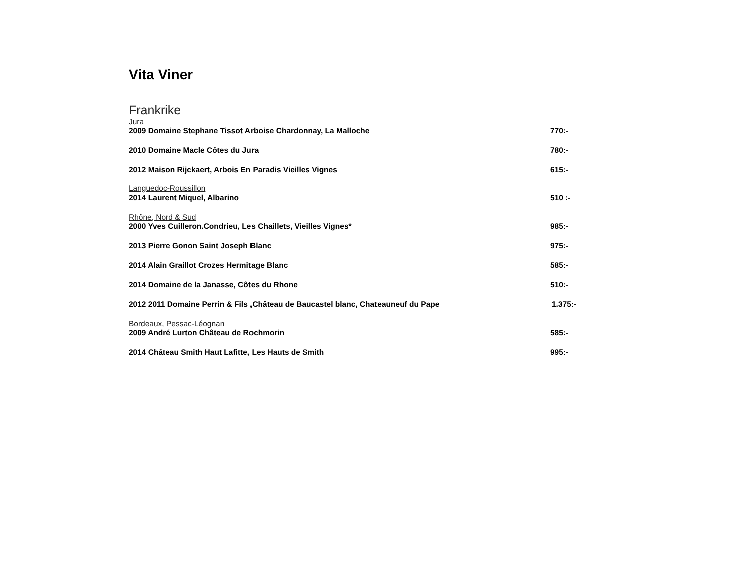Vita Viner
Frankrike
Jura
2009 Domaine Stephane Tissot Arboise Chardonnay, La Malloche 770:-
2010 Domaine Macle Côtes du Jura 780:-
2012 Maison Rijckaert, Arbois En Paradis Vieilles Vignes 615:-
Languedoc-Roussillon
2014 Laurent Miquel, Albarino 510 :-
Rhône, Nord & Sud
2000 Yves Cuilleron.Condrieu, Les Chaillets, Vieilles Vignes* 985:-
2013 Pierre Gonon Saint Joseph Blanc 975:-
2014 Alain Graillot Crozes Hermitage Blanc 585:-
2014 Domaine de la Janasse, Côtes du Rhone 510:-
2012 2011 Domaine Perrin & Fils ,Château de Baucastel blanc, Chateauneuf du Pape 1.375:-
Bordeaux, Pessac-Léognan
2009 André Lurton Château de Rochmorin 585:-
2014 Château Smith Haut Lafitte, Les Hauts de Smith 995:-